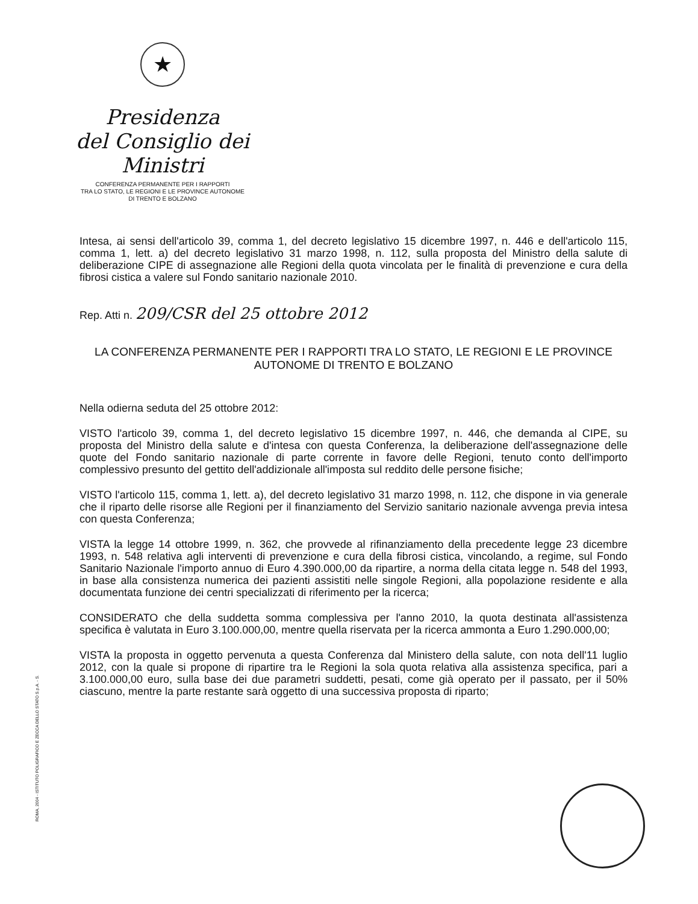★
Presidenza
del Consiglio dei Ministri
CONFERENZA PERMANENTE PER I RAPPORTI
TRA LO STATO, LE REGIONI E LE PROVINCE AUTONOME
DI TRENTO E BOLZANO
Intesa, ai sensi dell'articolo 39, comma 1, del decreto legislativo 15 dicembre 1997, n. 446 e dell'articolo 115, comma 1, lett. a) del decreto legislativo 31 marzo 1998, n. 112, sulla proposta del Ministro della salute di deliberazione CIPE di assegnazione alle Regioni della quota vincolata per le finalità di prevenzione e cura della fibrosi cistica a valere sul Fondo sanitario nazionale 2010.
Rep. Atti n. 209/CSR del 25 ottobre 2012
LA CONFERENZA PERMANENTE PER I RAPPORTI TRA LO STATO, LE REGIONI E LE PROVINCE AUTONOME DI TRENTO E BOLZANO
Nella odierna seduta del 25 ottobre 2012:
VISTO l'articolo 39, comma 1, del decreto legislativo 15 dicembre 1997, n. 446, che demanda al CIPE, su proposta del Ministro della salute e d'intesa con questa Conferenza, la deliberazione dell'assegnazione delle quote del Fondo sanitario nazionale di parte corrente in favore delle Regioni, tenuto conto dell'importo complessivo presunto del gettito dell'addizionale all'imposta sul reddito delle persone fisiche;
VISTO l'articolo 115, comma 1, lett. a), del decreto legislativo 31 marzo 1998, n. 112, che dispone in via generale che il riparto delle risorse alle Regioni per il finanziamento del Servizio sanitario nazionale avvenga previa intesa con questa Conferenza;
VISTA la legge 14 ottobre 1999, n. 362, che provvede al rifinanziamento della precedente legge 23 dicembre 1993, n. 548 relativa agli interventi di prevenzione e cura della fibrosi cistica, vincolando, a regime, sul Fondo Sanitario Nazionale l'importo annuo di Euro 4.390.000,00 da ripartire, a norma della citata legge n. 548 del 1993, in base alla consistenza numerica dei pazienti assistiti nelle singole Regioni, alla popolazione residente e alla documentata funzione dei centri specializzati di riferimento per la ricerca;
CONSIDERATO che della suddetta somma complessiva per l'anno 2010, la quota destinata all'assistenza specifica è valutata in Euro 3.100.000,00, mentre quella riservata per la ricerca ammonta a Euro 1.290.000,00;
VISTA la proposta in oggetto pervenuta a questa Conferenza dal Ministero della salute, con nota dell'11 luglio 2012, con la quale si propone di ripartire tra le Regioni la sola quota relativa alla assistenza specifica, pari a 3.100.000,00 euro, sulla base dei due parametri suddetti, pesati, come già operato per il passato, per il 50% ciascuno, mentre la parte restante sarà oggetto di una successiva proposta di riparto;
ROMA, 2004 - ISTITUTO POLIGRAFICO E ZECCA DELLO STATO S.p.A. - S.